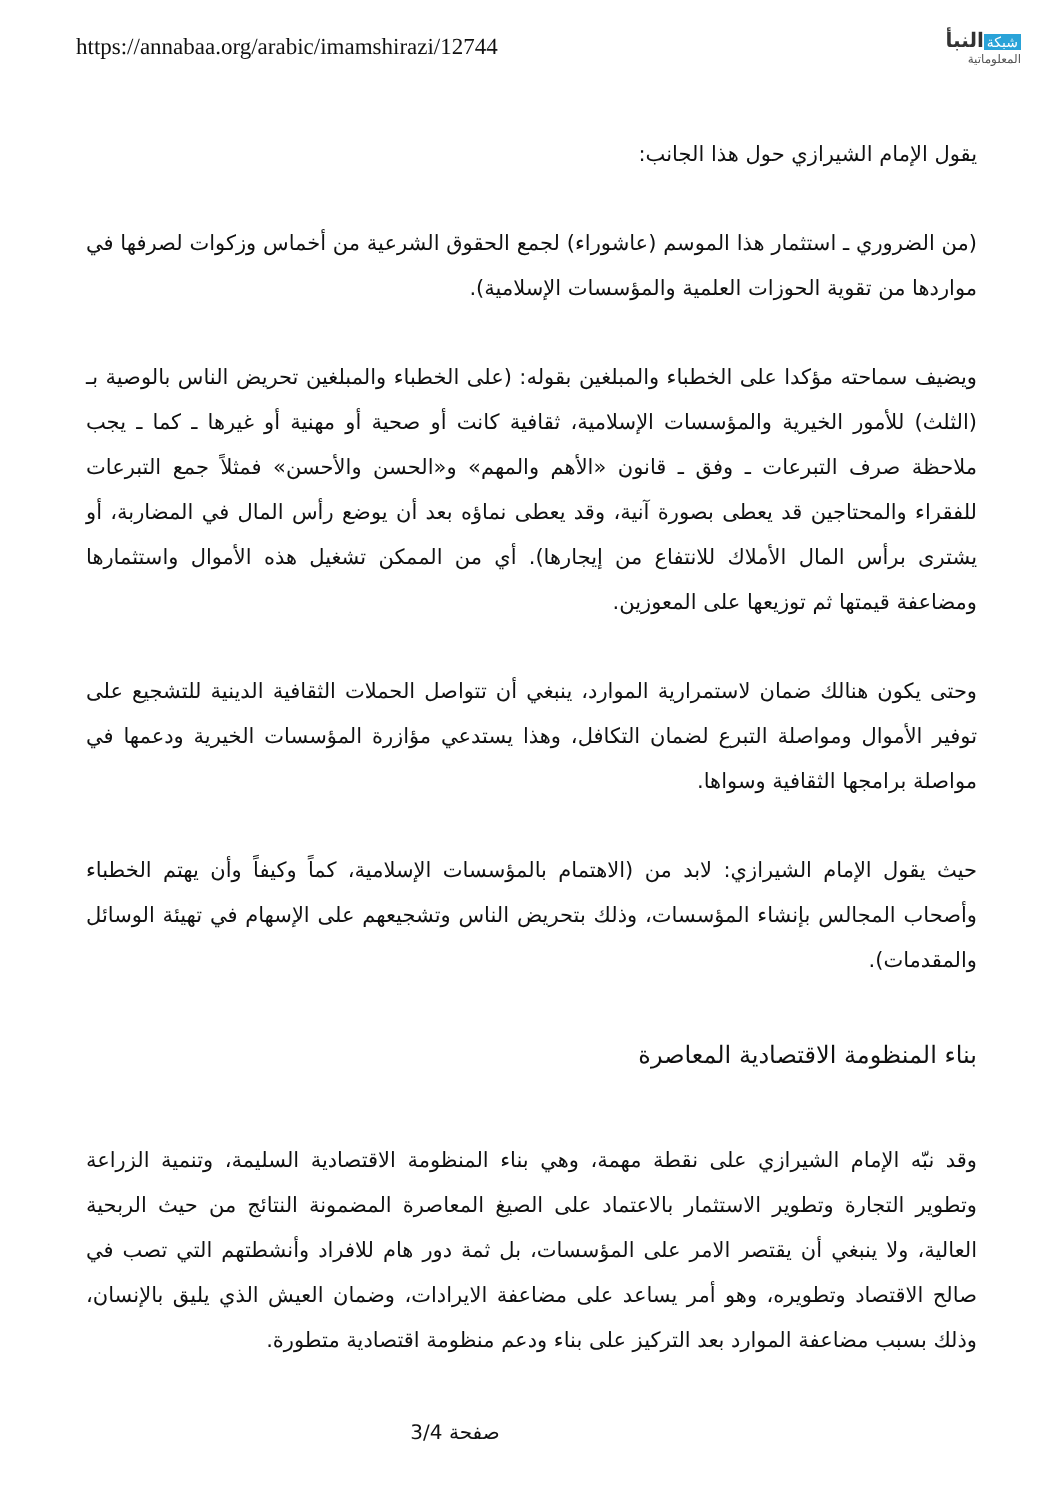https://annabaa.org/arabic/imamshirazi/12744
شبكة النبأ
المعلوماتية
يقول الإمام الشيرازي حول هذا الجانب:
(من الضروري ـ استثمار هذا الموسم (عاشوراء) لجمع الحقوق الشرعية من أخماس وزكوات لصرفها في مواردها من تقوية الحوزات العلمية والمؤسسات الإسلامية).
ويضيف سماحته مؤكدا على الخطباء والمبلغين بقوله: (على الخطباء والمبلغين تحريض الناس بالوصية بـ (الثلث) للأمور الخيرية والمؤسسات الإسلامية، ثقافية كانت أو صحية أو مهنية أو غيرها ـ كما ـ يجب ملاحظة صرف التبرعات ـ وفق ـ قانون «الأهم والمهم» و«الحسن والأحسن» فمثلاً جمع التبرعات للفقراء والمحتاجين قد يعطى بصورة آنية، وقد يعطى نماؤه بعد أن يوضع رأس المال في المضاربة، أو يشترى برأس المال الأملاك للانتفاع من إيجارها). أي من الممكن تشغيل هذه الأموال واستثمارها ومضاعفة قيمتها ثم توزيعها على المعوزين.
وحتى يكون هنالك ضمان لاستمرارية الموارد، ينبغي أن تتواصل الحملات الثقافية الدينية للتشجيع على توفير الأموال ومواصلة التبرع لضمان التكافل، وهذا يستدعي مؤازرة المؤسسات الخيرية ودعمها في مواصلة برامجها الثقافية وسواها.
حيث يقول الإمام الشيرازي: لابد من (الاهتمام بالمؤسسات الإسلامية، كماً وكيفاً وأن يهتم الخطباء وأصحاب المجالس بإنشاء المؤسسات، وذلك بتحريض الناس وتشجيعهم على الإسهام في تهيئة الوسائل والمقدمات).
بناء المنظومة الاقتصادية المعاصرة
وقد نبّه الإمام الشيرازي على نقطة مهمة، وهي بناء المنظومة الاقتصادية السليمة، وتنمية الزراعة وتطوير التجارة وتطوير الاستثمار بالاعتماد على الصيغ المعاصرة المضمونة النتائج من حيث الربحية العالية، ولا ينبغي أن يقتصر الامر على المؤسسات، بل ثمة دور هام للافراد وأنشطتهم التي تصب في صالح الاقتصاد وتطويره، وهو أمر يساعد على مضاعفة الايرادات، وضمان العيش الذي يليق بالإنسان، وذلك بسبب مضاعفة الموارد بعد التركيز على بناء ودعم منظومة اقتصادية متطورة.
صفحة 3/4